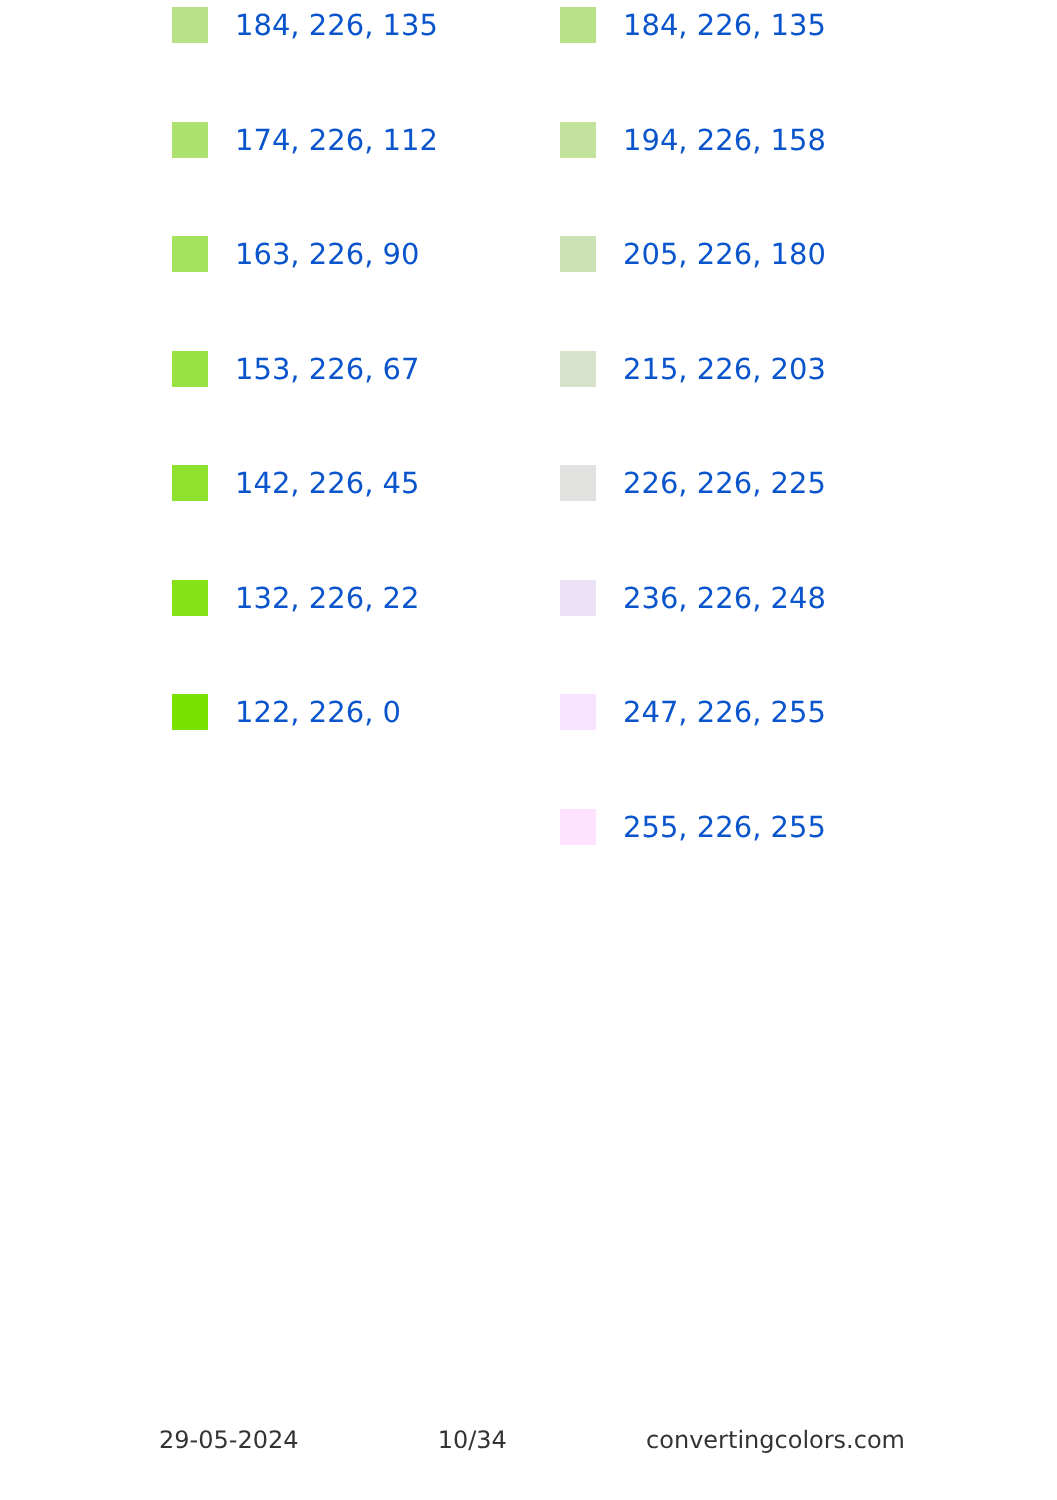184, 226, 135
174, 226, 112
163, 226, 90
153, 226, 67
142, 226, 45
132, 226, 22
122, 226, 0
184, 226, 135
194, 226, 158
205, 226, 180
215, 226, 203
226, 226, 225
236, 226, 248
247, 226, 255
255, 226, 255
29-05-2024 10/34 convertingcolors.com